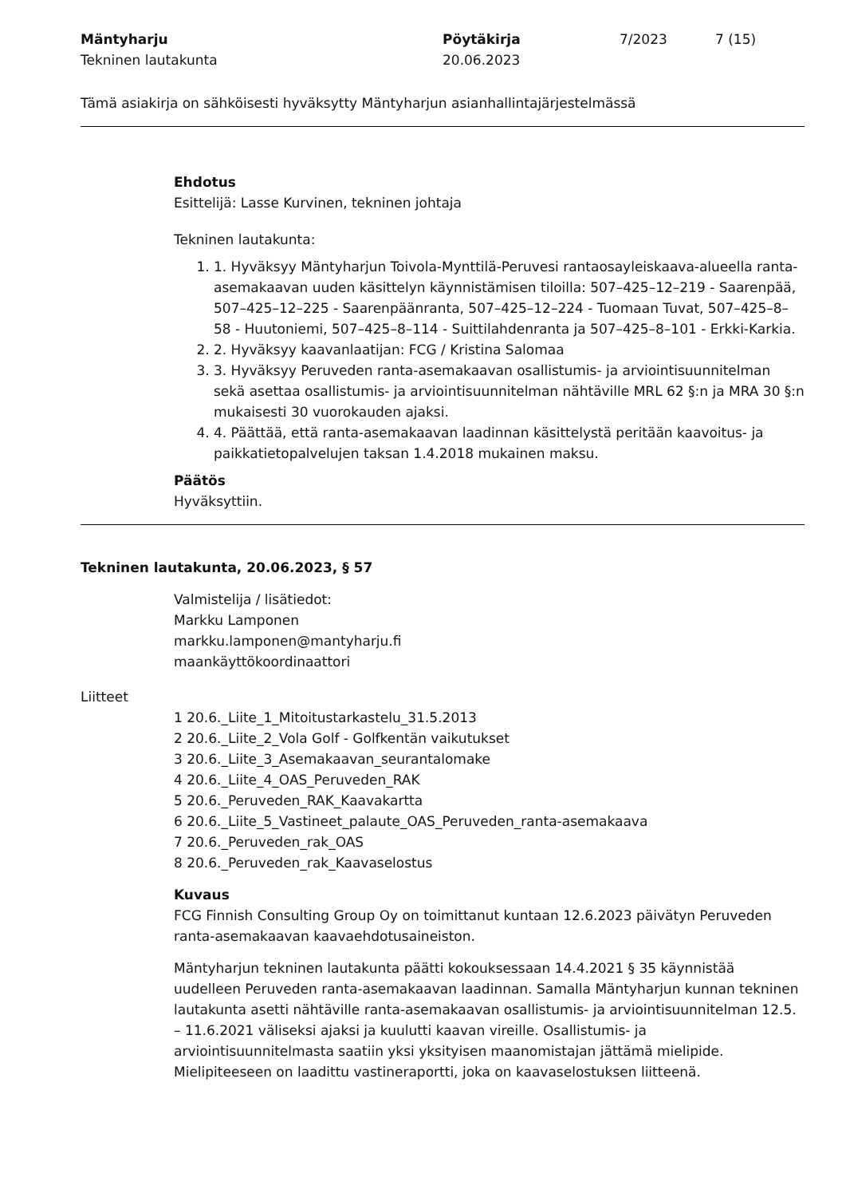Mäntyharju
Tekninen lautakunta
Pöytäkirja
20.06.2023
7/2023 7 (15)
Tämä asiakirja on sähköisesti hyväksytty Mäntyharjun asianhallintajärjestelmässä
Ehdotus
Esittelijä: Lasse Kurvinen, tekninen johtaja
Tekninen lautakunta:
1. 1. Hyväksyy Mäntyharjun Toivola-Mynttilä-Peruvesi rantaosayleiskaava-alueella ranta-asemakaavan uuden käsittelyn käynnistämisen tiloilla: 507–425–12–219 - Saarenpää, 507–425–12–225 - Saarenpäänranta, 507–425–12–224 - Tuomaan Tuvat, 507–425–8–58 - Huutoniemi, 507–425–8–114 - Suittilahdenranta ja 507–425–8–101 - Erkki-Karkia.
2. 2. Hyväksyy kaavanlaatijan: FCG / Kristina Salomaa
3. 3. Hyväksyy Peruveden ranta-asemakaavan osallistumis- ja arviointisuunnitelman sekä asettaa osallistumis- ja arviointisuunnitelman nähtäville MRL 62 §:n ja MRA 30 §:n mukaisesti 30 vuorokauden ajaksi.
4. 4. Päättää, että ranta-asemakaavan laadinnan käsittelystä peritään kaavoitus- ja paikkatietopalvelujen taksan 1.4.2018 mukainen maksu.
Päätös
Hyväksyttiin.
Tekninen lautakunta, 20.06.2023, § 57
Valmistelija / lisätiedot:
Markku Lamponen
markku.lamponen@mantyharju.fi
maankäyttökoordinaattori
Liitteet
1 20.6._Liite_1_Mitoitustarkastelu_31.5.2013
2 20.6._Liite_2_Vola Golf - Golfkentän vaikutukset
3 20.6._Liite_3_Asemakaavan_seurantalomake
4 20.6._Liite_4_OAS_Peruveden_RAK
5 20.6._Peruveden_RAK_Kaavakartta
6 20.6._Liite_5_Vastineet_palaute_OAS_Peruveden_ranta-asemakaava
7 20.6._Peruveden_rak_OAS
8 20.6._Peruveden_rak_Kaavaselostus
Kuvaus
FCG Finnish Consulting Group Oy on toimittanut kuntaan 12.6.2023 päivätyn Peruveden ranta-asemakaavan kaavaehdotusaineiston.
Mäntyharjun tekninen lautakunta päätti kokouksessaan 14.4.2021 § 35 käynnistää uudelleen Peruveden ranta-asemakaavan laadinnan. Samalla Mäntyharjun kunnan tekninen lautakunta asetti nähtäville ranta-asemakaavan osallistumis- ja arviointisuunnitelman 12.5. – 11.6.2021 väliseksi ajaksi ja kuulutti kaavan vireille. Osallistumis- ja arviointisuunnitelmasta saatiin yksi yksityisen maanomistajan jättämä mielipide. Mielipiteeseen on laadittu vastineraportti, joka on kaavaselostuksen liitteenä.